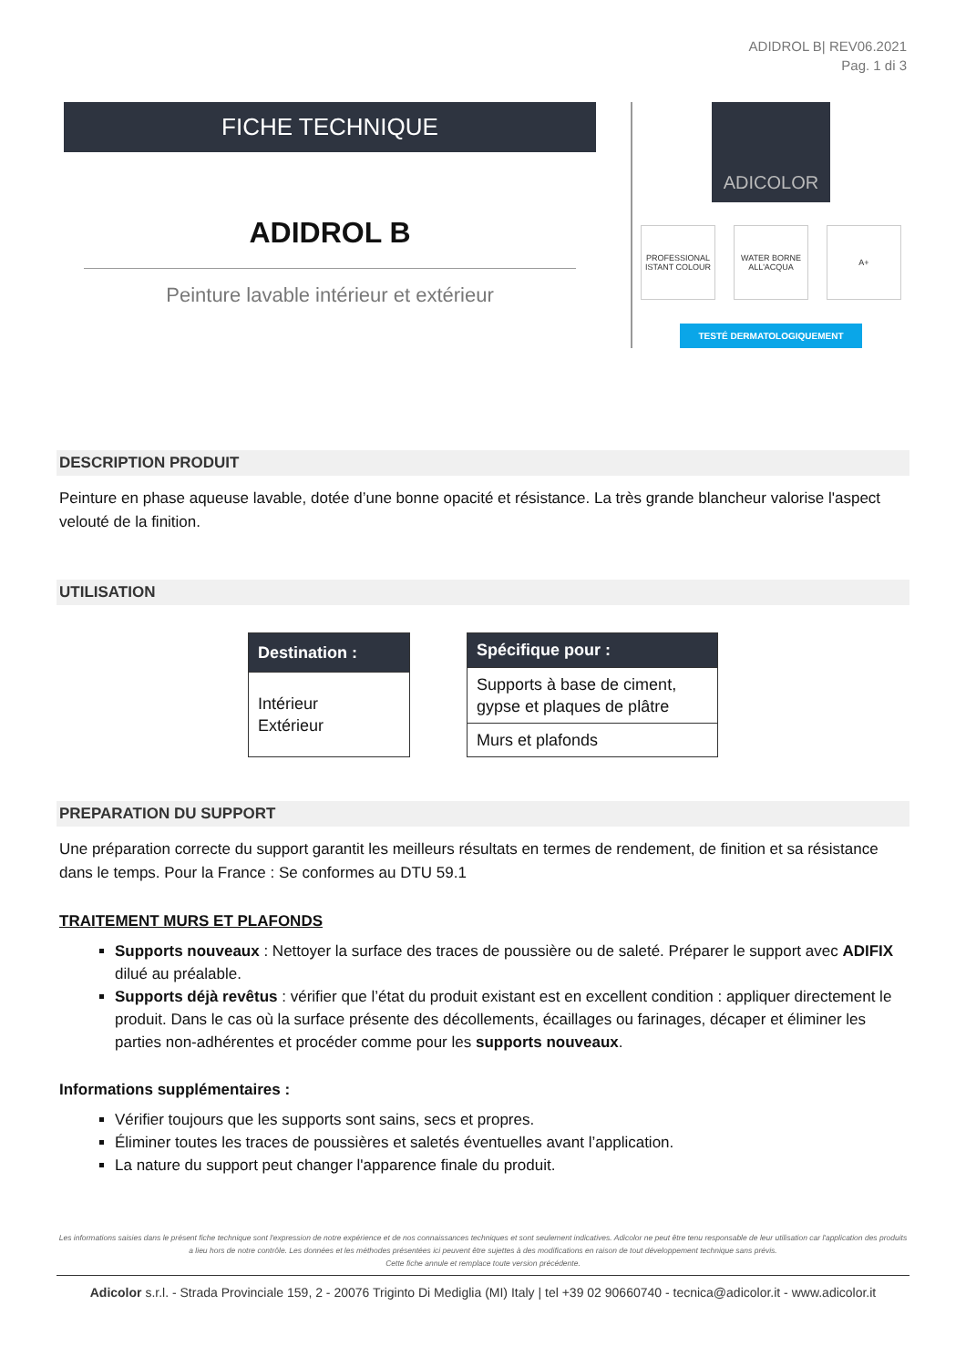ADIDROL B| REV06.2021
Pag. 1 di 3
FICHE TECHNIQUE
ADIDROL B
Peinture lavable intérieur et extérieur
ADICOLOR
PROFESSIONAL ISTANT COLOUR
WATER BORNE ALL'ACQUA
A+
TESTÉ DERMATOLOGIQUEMENT
DESCRIPTION PRODUIT
Peinture en phase aqueuse lavable, dotée d’une bonne opacité et résistance. La très grande blancheur valorise l'aspect velouté de la finition.
UTILISATION
| Destination : |
| --- |
| Intérieur Extérieur |
| Spécifique pour : |
| --- |
| Supports à base de ciment, gypse et plaques de plâtre |
| Murs et plafonds |
PREPARATION DU SUPPORT
Une préparation correcte du support garantit les meilleurs résultats en termes de rendement, de finition et sa résistance dans le temps. Pour la France : Se conformes au DTU 59.1
TRAITEMENT MURS ET PLAFONDS
Supports nouveaux : Nettoyer la surface des traces de poussière ou de saleté. Préparer le support avec ADIFIX dilué au préalable.
Supports déjà revêtus : vérifier que l’état du produit existant est en excellent condition : appliquer directement le produit. Dans le cas où la surface présente des décollements, écaillages ou farinages, décaper et éliminer les parties non-adhérentes et procéder comme pour les supports nouveaux.
Informations supplémentaires :
Vérifier toujours que les supports sont sains, secs et propres.
Éliminer toutes les traces de poussières et saletés éventuelles avant l’application.
La nature du support peut changer l'apparence finale du produit.
Les informations saisies dans le présent fiche technique sont l'expression de notre expérience et de nos connaissances techniques et sont seulement indicatives. Adicolor ne peut être tenu responsable de leur utilisation car l'application des produits a lieu hors de notre contrôle. Les données et les méthodes présentées ici peuvent être sujettes à des modifications en raison de tout développement technique sans prévis.
Cette fiche annule et remplace toute version précédente.
Adicolor s.r.l. - Strada Provinciale 159, 2 - 20076 Triginto Di Mediglia (MI) Italy | tel +39 02 90660740 - tecnica@adicolor.it - www.adicolor.it